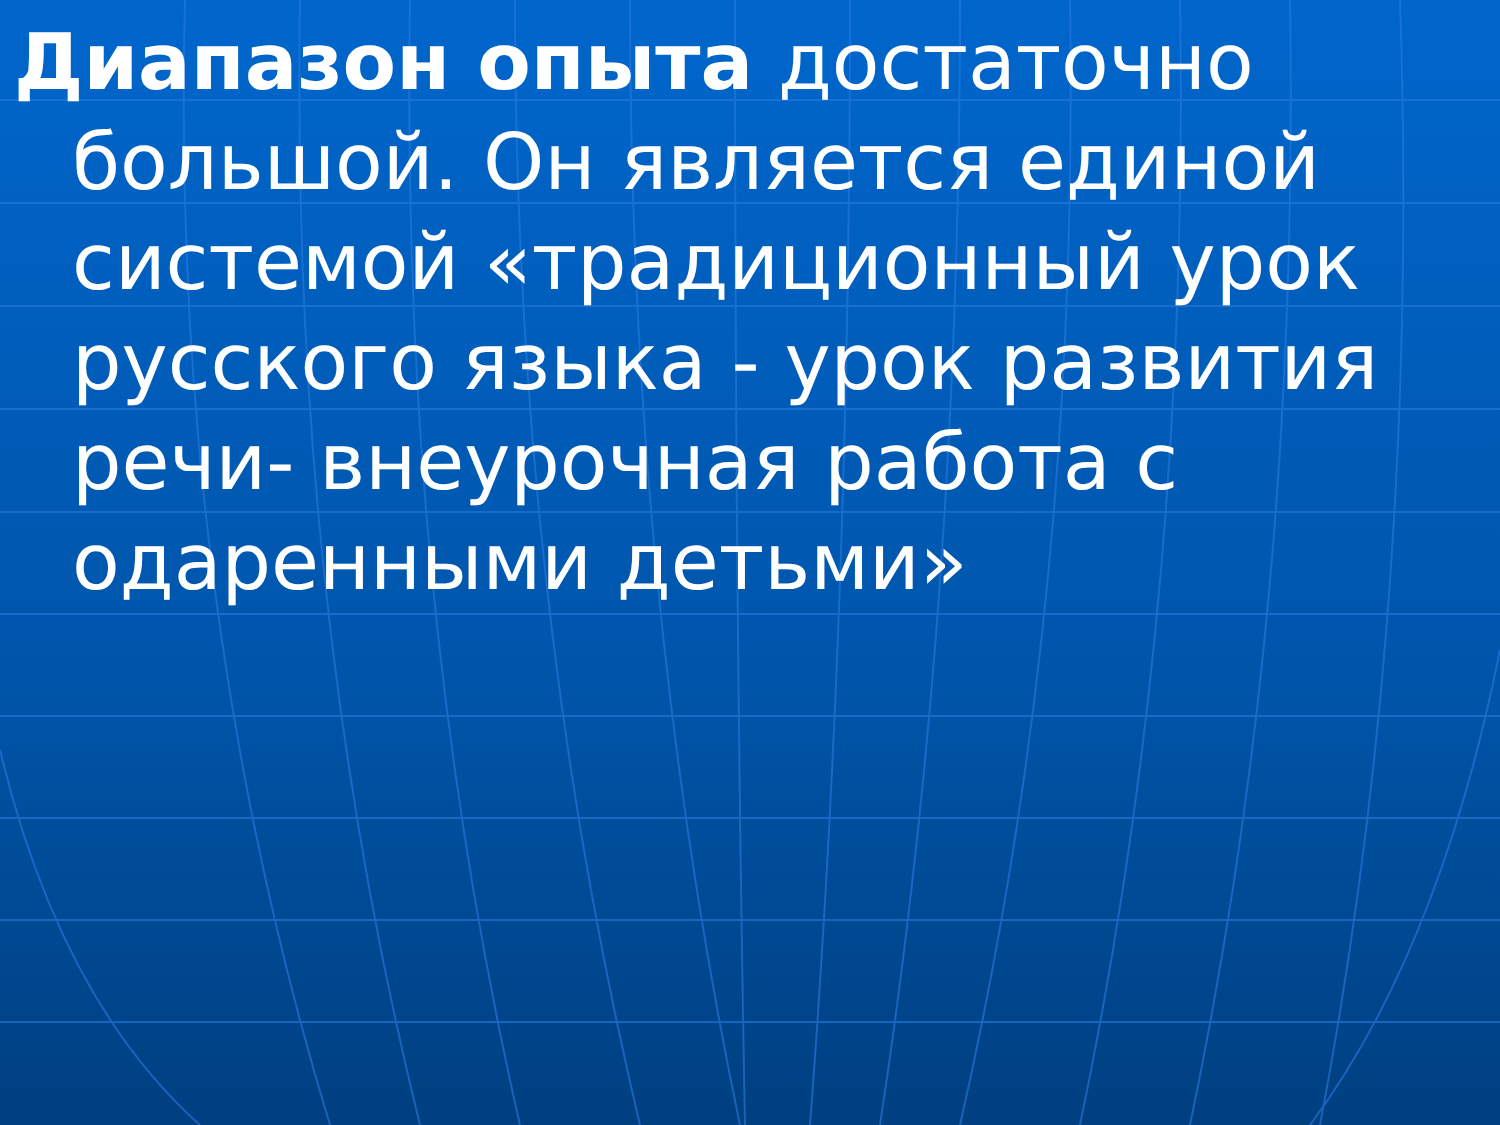Диапазон опыта достаточно большой. Он является единой системой «традиционный урок русского языка - урок развития речи- внеурочная работа с одаренными детьми»